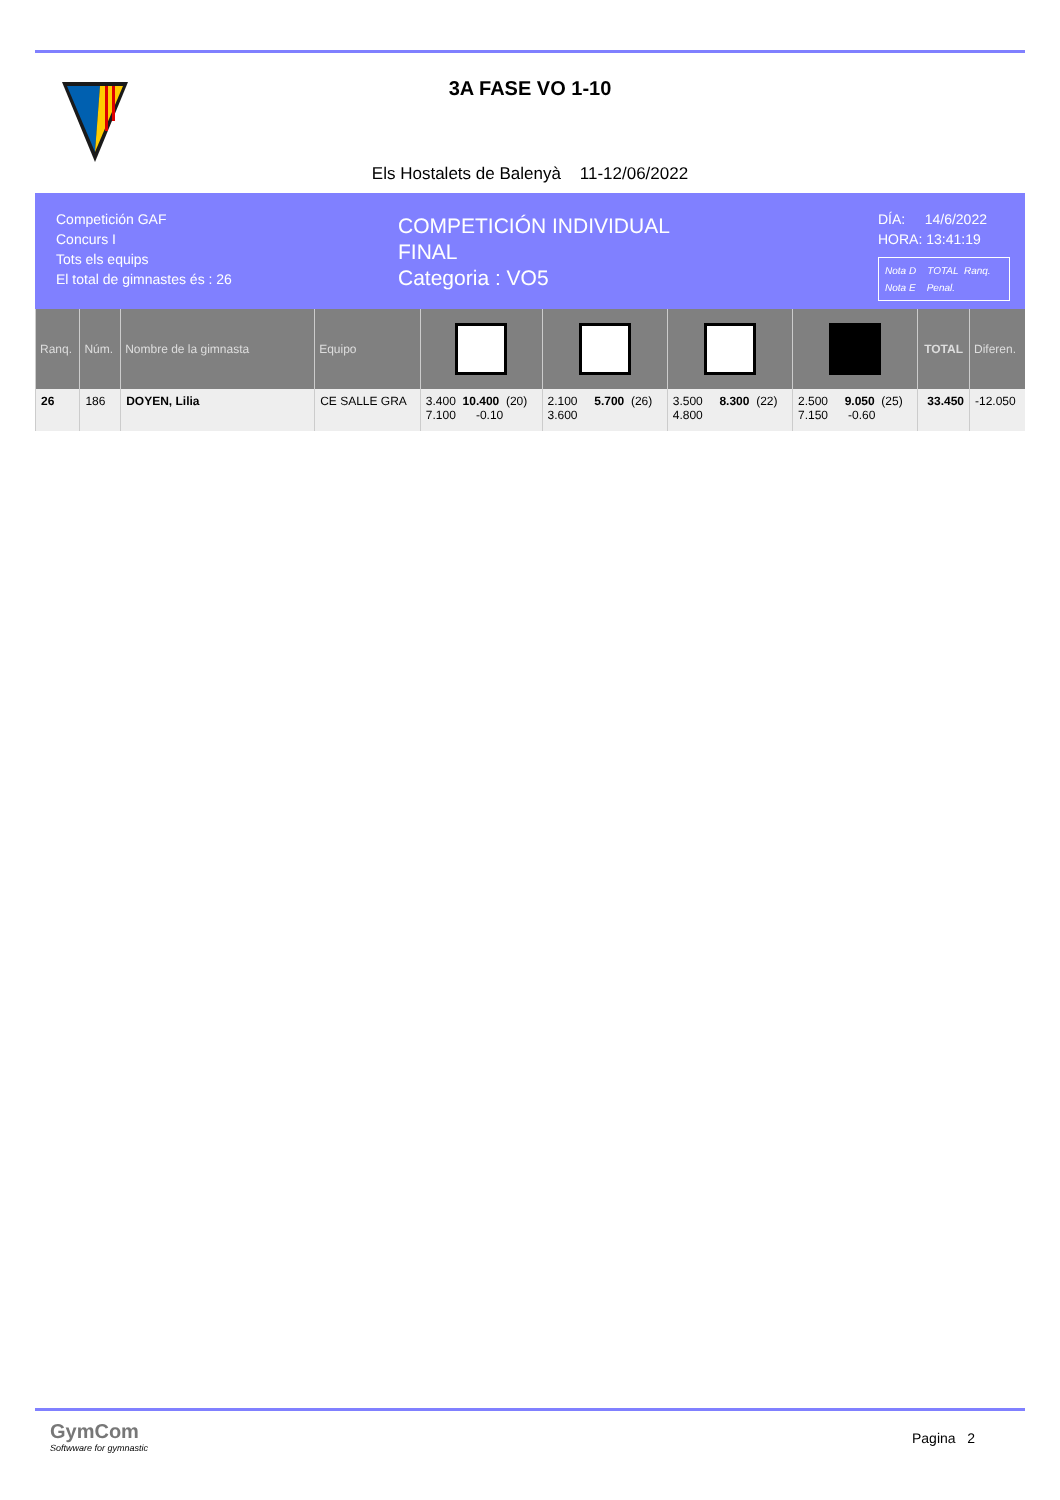3A FASE VO 1-10
Els Hostalets de Balenyà 11-12/06/2022
Competición GAF
Concurs I
Tots els equips
El total de gimnastes és : 26
COMPETICIÓN INDIVIDUAL
FINAL
Categoria : VO5
DÍA: 14/6/2022
HORA: 13:41:19
Nota D TOTAL Ranq.
Nota E Penal.
| Ranq. | Núm. | Nombre de la gimnasta | Equipo | | | | | TOTAL | Diferen. |
| --- | --- | --- | --- | --- | --- | --- | --- | --- | --- |
| 26 | 186 | DOYEN, Lilia | CE SALLE GRA | 3.400 10.400 (20) 7.100 -0.10 | 2.100 5.700 (26) 3.600 | 3.500 8.300 (22) 4.800 | 2.500 9.050 (25) 7.150 -0.60 | 33.450 | -12.050 |
GymCom
Softwware for gymnastic
Pagina 2